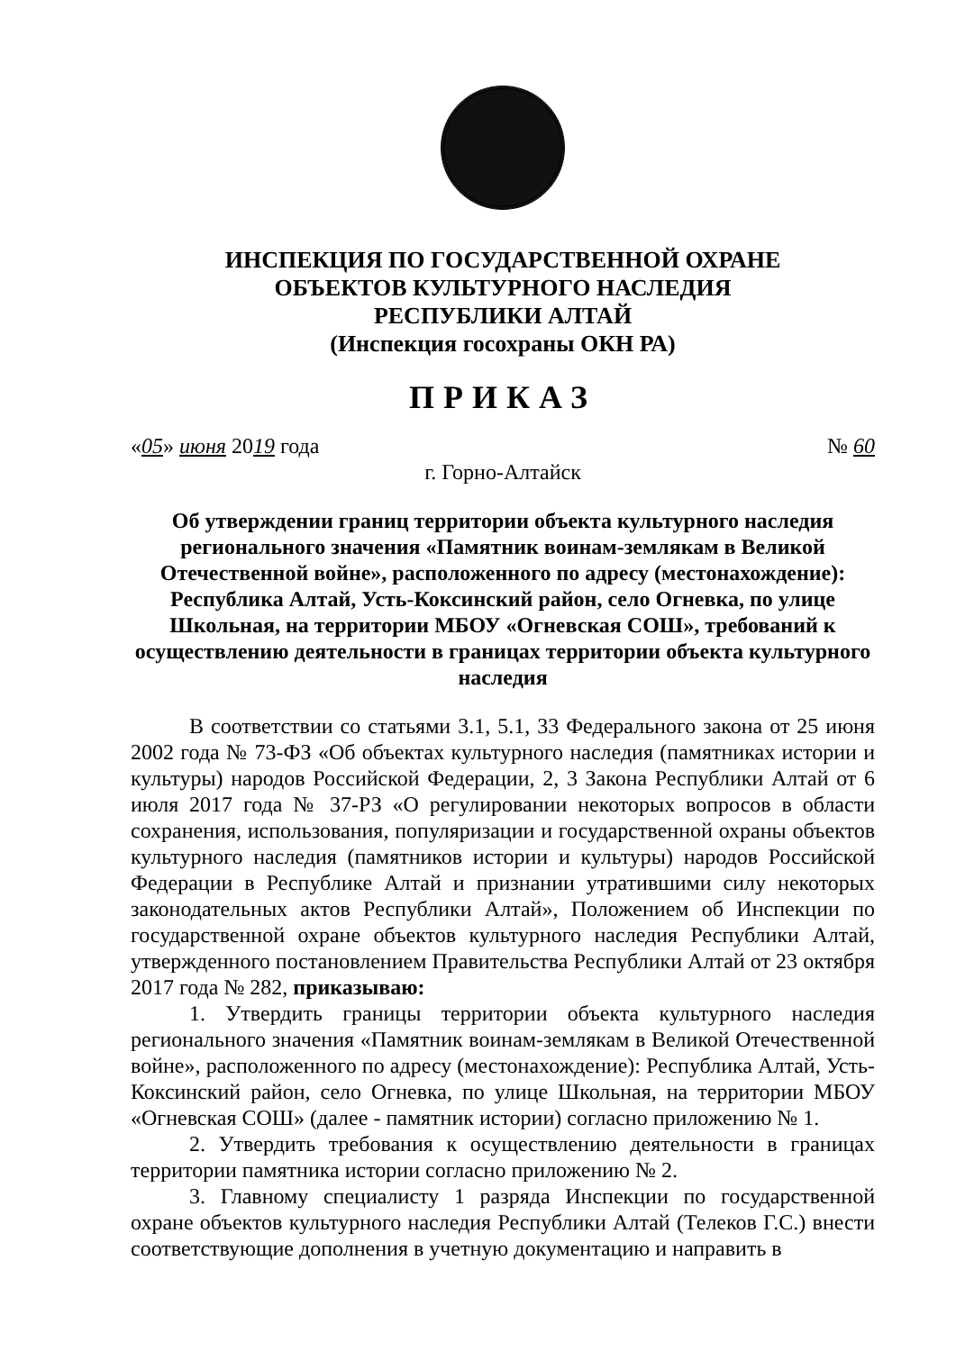ИНСПЕКЦИЯ ПО ГОСУДАРСТВЕННОЙ ОХРАНЕ
ОБЪЕКТОВ КУЛЬТУРНОГО НАСЛЕДИЯ
РЕСПУБЛИКИ АЛТАЙ
(Инспекция госохраны ОКН РА)
ПРИКАЗ
«05» июня 2019 года № 60
г. Горно-Алтайск
Об утверждении границ территории объекта культурного наследия регионального значения «Памятник воинам-землякам в Великой Отечественной войне», расположенного по адресу (местонахождение): Республика Алтай, Усть-Коксинский район, село Огневка, по улице Школьная, на территории МБОУ «Огневская СОШ», требований к осуществлению деятельности в границах территории объекта культурного наследия
В соответствии со статьями 3.1, 5.1, 33 Федерального закона от 25 июня 2002 года № 73-ФЗ «Об объектах культурного наследия (памятниках истории и культуры) народов Российской Федерации, 2, 3 Закона Республики Алтай от 6 июля 2017 года № 37-РЗ «О регулировании некоторых вопросов в области сохранения, использования, популяризации и государственной охраны объектов культурного наследия (памятников истории и культуры) народов Российской Федерации в Республике Алтай и признании утратившими силу некоторых законодательных актов Республики Алтай», Положением об Инспекции по государственной охране объектов культурного наследия Республики Алтай, утвержденного постановлением Правительства Республики Алтай от 23 октября 2017 года № 282, приказываю:
1. Утвердить границы территории объекта культурного наследия регионального значения «Памятник воинам-землякам в Великой Отечественной войне», расположенного по адресу (местонахождение): Республика Алтай, Усть-Коксинский район, село Огневка, по улице Школьная, на территории МБОУ «Огневская СОШ» (далее - памятник истории) согласно приложению № 1.
2. Утвердить требования к осуществлению деятельности в границах территории памятника истории согласно приложению № 2.
3. Главному специалисту 1 разряда Инспекции по государственной охране объектов культурного наследия Республики Алтай (Телеков Г.С.) внести соответствующие дополнения в учетную документацию и направить в